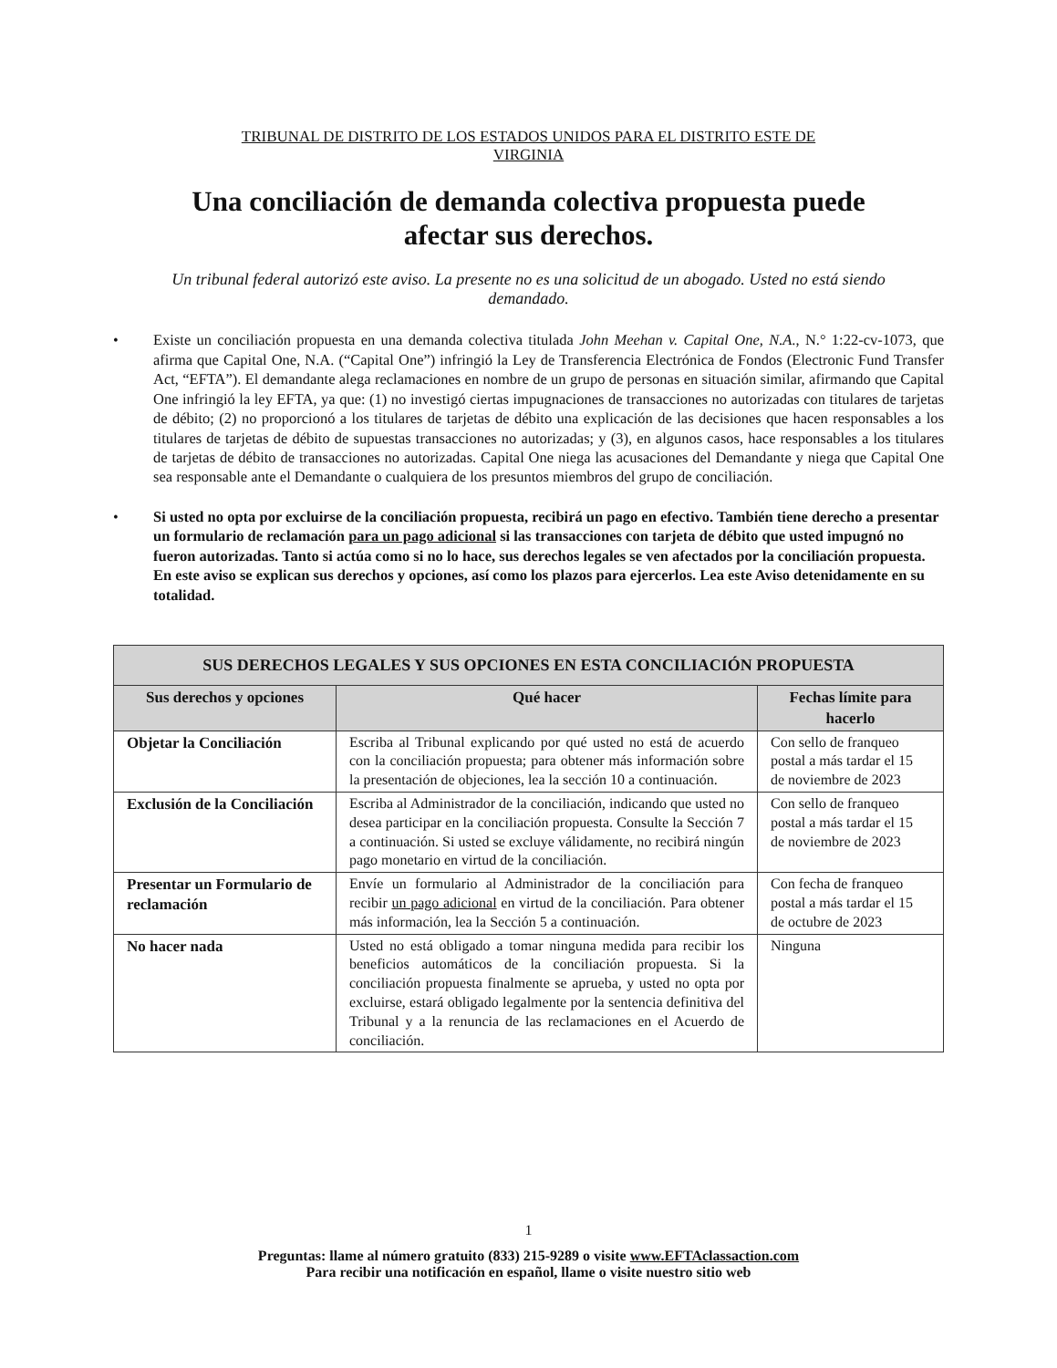TRIBUNAL DE DISTRITO DE LOS ESTADOS UNIDOS PARA EL DISTRITO ESTE DE
VIRGINIA
Una conciliación de demanda colectiva propuesta puede
afectar sus derechos.
Un tribunal federal autorizó este aviso. La presente no es una solicitud de un abogado. Usted no está siendo demandado.
• Existe un conciliación propuesta en una demanda colectiva titulada John Meehan v. Capital One, N.A., N.° 1:22-cv-1073, que afirma que Capital One, N.A. (“Capital One”) infringió la Ley de Transferencia Electrónica de Fondos (Electronic Fund Transfer Act, “EFTA”). El demandante alega reclamaciones en nombre de un grupo de personas en situación similar, afirmando que Capital One infringió la ley EFTA, ya que: (1) no investigó ciertas impugnaciones de transacciones no autorizadas con titulares de tarjetas de débito; (2) no proporcionó a los titulares de tarjetas de débito una explicación de las decisiones que hacen responsables a los titulares de tarjetas de débito de supuestas transacciones no autorizadas; y (3), en algunos casos, hace responsables a los titulares de tarjetas de débito de transacciones no autorizadas. Capital One niega las acusaciones del Demandante y niega que Capital One sea responsable ante el Demandante o cualquiera de los presuntos miembros del grupo de conciliación.
• Si usted no opta por excluirse de la conciliación propuesta, recibirá un pago en efectivo. También tiene derecho a presentar un formulario de reclamación para un pago adicional si las transacciones con tarjeta de débito que usted impugnó no fueron autorizadas. Tanto si actúa como si no lo hace, sus derechos legales se ven afectados por la conciliación propuesta. En este aviso se explican sus derechos y opciones, así como los plazos para ejercerlos. Lea este Aviso detenidamente en su totalidad.
| SUS DERECHOS LEGALES Y SUS OPCIONES EN ESTA CONCILIACIÓN PROPUESTA | | |
| --- | --- | --- |
| Sus derechos y opciones | Qué hacer | Fechas límite para hacerlo |
| Objetar la Conciliación | Escriba al Tribunal explicando por qué usted no está de acuerdo con la conciliación propuesta; para obtener más información sobre la presentación de objeciones, lea la sección 10 a continuación. | Con sello de franqueo postal a más tardar el 15 de noviembre de 2023 |
| Exclusión de la Conciliación | Escriba al Administrador de la conciliación, indicando que usted no desea participar en la conciliación propuesta. Consulte la Sección 7 a continuación. Si usted se excluye válidamente, no recibirá ningún pago monetario en virtud de la conciliación. | Con sello de franqueo postal a más tardar el 15 de noviembre de 2023 |
| Presentar un Formulario de reclamación | Envíe un formulario al Administrador de la conciliación para recibir un pago adicional en virtud de la conciliación. Para obtener más información, lea la Sección 5 a continuación. | Con fecha de franqueo postal a más tardar el 15 de octubre de 2023 |
| No hacer nada | Usted no está obligado a tomar ninguna medida para recibir los beneficios automáticos de la conciliación propuesta. Si la conciliación propuesta finalmente se aprueba, y usted no opta por excluirse, estará obligado legalmente por la sentencia definitiva del Tribunal y a la renuncia de las reclamaciones en el Acuerdo de conciliación. | Ninguna |
1
Preguntas: llame al número gratuito (833) 215-9289 o visite www.EFTAclassaction.com
Para recibir una notificación en español, llame o visite nuestro sitio web